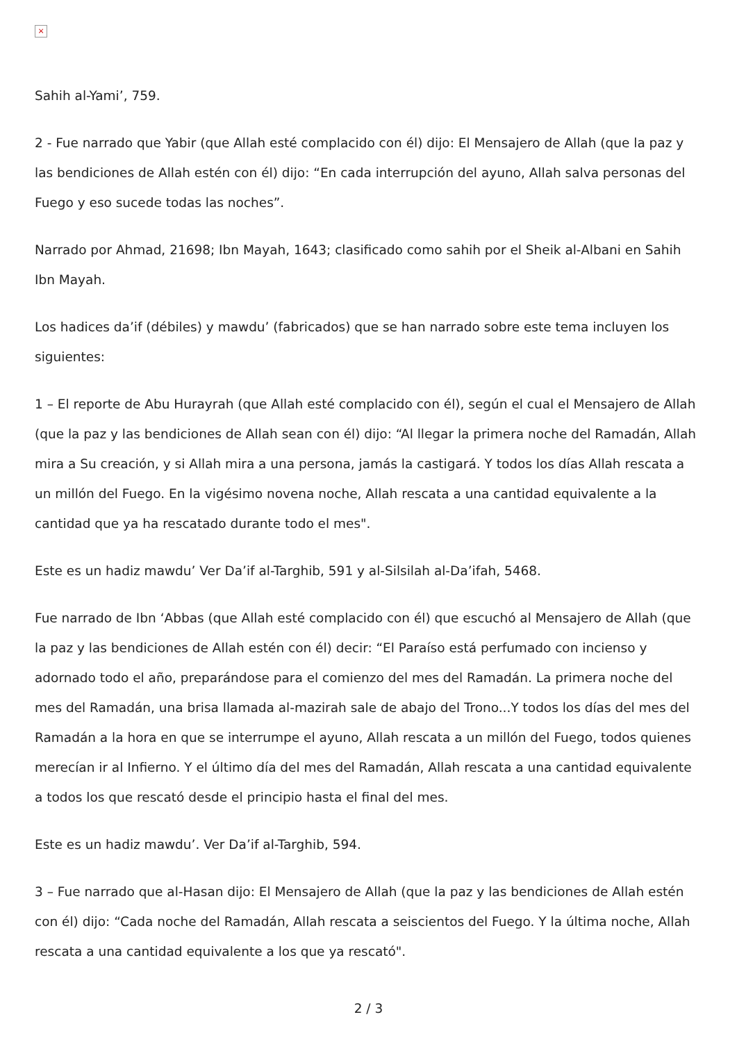×
Sahih al-Yami’, 759.
2 - Fue narrado que Yabir (que Allah esté complacido con él) dijo: El Mensajero de Allah (que la paz y las bendiciones de Allah estén con él) dijo: “En cada interrupción del ayuno, Allah salva personas del Fuego y eso sucede todas las noches”.
Narrado por Ahmad, 21698; Ibn Mayah, 1643; clasificado como sahih por el Sheik al-Albani en Sahih Ibn Mayah.
Los hadices da’if (débiles) y mawdu’ (fabricados) que se han narrado sobre este tema incluyen los siguientes:
1 – El reporte de Abu Hurayrah (que Allah esté complacido con él), según el cual el Mensajero de Allah (que la paz y las bendiciones de Allah sean con él) dijo: “Al llegar la primera noche del Ramadán, Allah mira a Su creación, y si Allah mira a una persona, jamás la castigará. Y todos los días Allah rescata a un millón del Fuego. En la vigésimo novena noche, Allah rescata a una cantidad equivalente a la cantidad que ya ha rescatado durante todo el mes".
Este es un hadiz mawdu’ Ver Da’if al-Targhib, 591 y al-Silsilah al-Da’ifah, 5468.
Fue narrado de Ibn ‘Abbas (que Allah esté complacido con él) que escuchó al Mensajero de Allah (que la paz y las bendiciones de Allah estén con él) decir: “El Paraíso está perfumado con incienso y adornado todo el año, preparándose para el comienzo del mes del Ramadán. La primera noche del mes del Ramadán, una brisa llamada al-mazirah sale de abajo del Trono...Y todos los días del mes del Ramadán a la hora en que se interrumpe el ayuno, Allah rescata a un millón del Fuego, todos quienes merecían ir al Infierno. Y el último día del mes del Ramadán, Allah rescata a una cantidad equivalente a todos los que rescató desde el principio hasta el final del mes.
Este es un hadiz mawdu’. Ver Da’if al-Targhib, 594.
3 – Fue narrado que al-Hasan dijo: El Mensajero de Allah (que la paz y las bendiciones de Allah estén con él) dijo: “Cada noche del Ramadán, Allah rescata a seiscientos del Fuego. Y la última noche, Allah rescata a una cantidad equivalente a los que ya rescató".
2 / 3